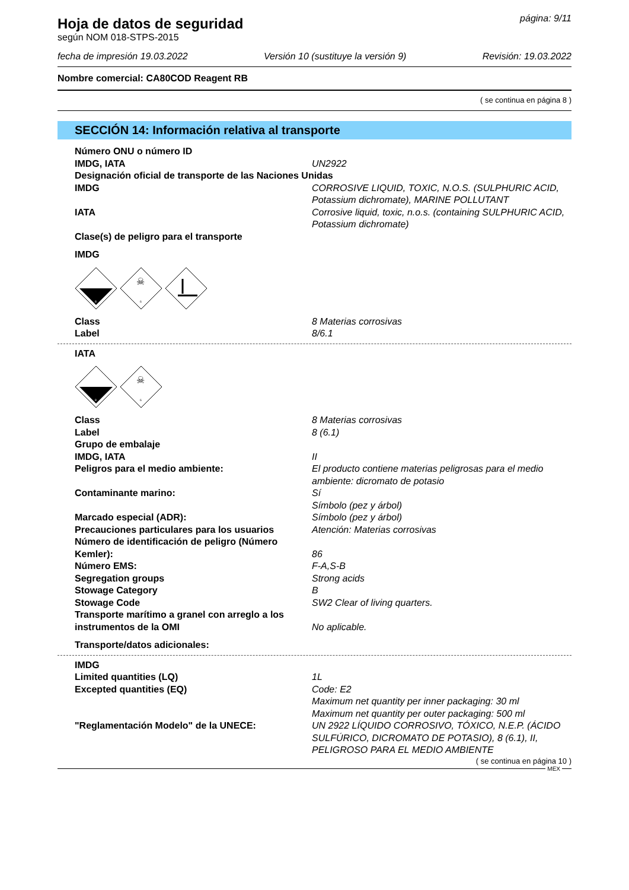Hoja de datos de seguridad
según NOM 018-STPS-2015
página: 9/11
fecha de impresión 19.03.2022 Versión 10 (sustituye la versión 9) Revisión: 19.03.2022
Nombre comercial: CA80COD Reagent RB
( se continua en página 8 )
SECCIÓN 14: Información relativa al transporte
Número ONU o número ID
IMDG, IATA UN2922
Designación oficial de transporte de las Naciones Unidas
IMDG CORROSIVE LIQUID, TOXIC, N.O.S. (SULPHURIC ACID, Potassium dichromate), MARINE POLLUTANT
IATA Corrosive liquid, toxic, n.o.s. (containing SULPHURIC ACID, Potassium dichromate)
Clase(s) de peligro para el transporte
IMDG
8
☠
6
Class 8 Materias corrosivas
Label 8/6.1
IATA
8
☠
6
Class 8 Materias corrosivas
Label 8 (6.1)
Grupo de embalaje
IMDG, IATA II
Peligros para el medio ambiente: El producto contiene materias peligrosas para el medio ambiente: dicromato de potasio
Contaminante marino: Sí
Símbolo (pez y árbol)
Marcado especial (ADR): Símbolo (pez y árbol)
Precauciones particulares para los usuarios
Atención: Materias corrosivas
Número de identificación de peligro (Número Kemler):
86
Número EMS: F-A,S-B
Segregation groups Strong acids
Stowage Category B
Stowage Code SW2 Clear of living quarters.
Transporte marítimo a granel con arreglo a los instrumentos de la OMI
No aplicable.
Transporte/datos adicionales:
IMDG
Limited quantities (LQ) 1L
Excepted quantities (EQ) Code: E2
Maximum net quantity per inner packaging: 30 ml
Maximum net quantity per outer packaging: 500 ml
"Reglamentación Modelo" de la UNECE: UN 2922 LÍQUIDO CORROSIVO, TÓXICO, N.E.P. (ÁCIDO SULFÚRICO, DICROMATO DE POTASIO), 8 (6.1), II, PELIGROSO PARA EL MEDIO AMBIENTE
( se continua en página 10 )
MEX